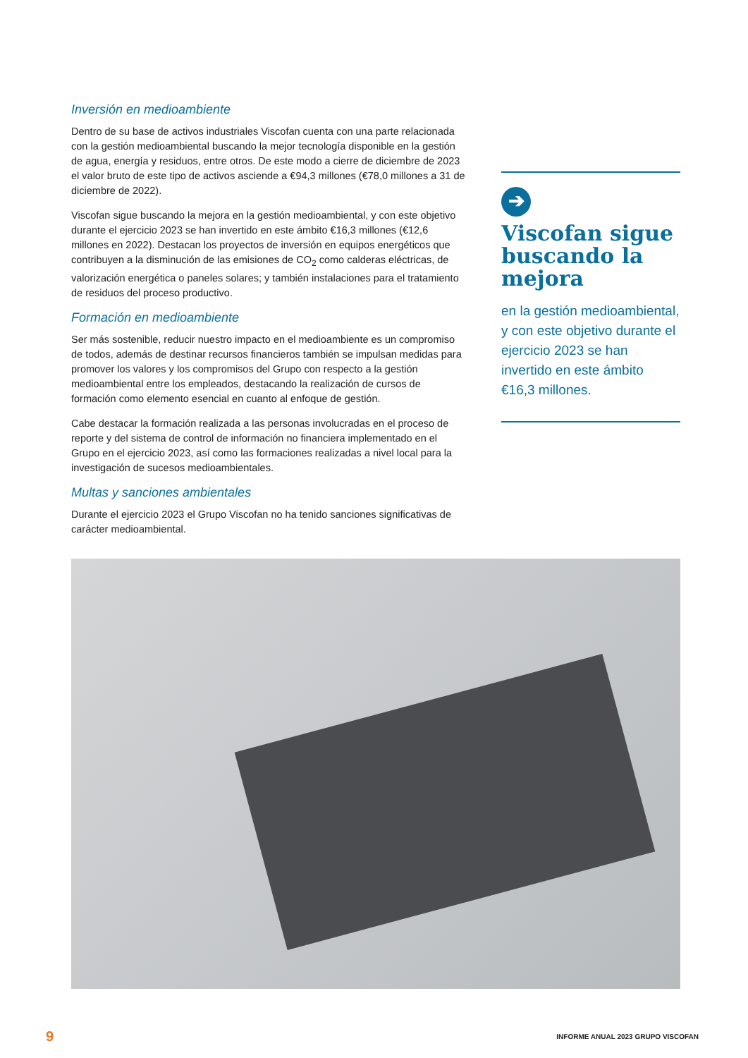Inversión en medioambiente
Dentro de su base de activos industriales Viscofan cuenta con una parte relacionada con la gestión medioambiental buscando la mejor tecnología disponible en la gestión de agua, energía y residuos, entre otros. De este modo a cierre de diciembre de 2023 el valor bruto de este tipo de activos asciende a €94,3 millones (€78,0 millones a 31 de diciembre de 2022).
Viscofan sigue buscando la mejora en la gestión medioambiental, y con este objetivo durante el ejercicio 2023 se han invertido en este ámbito €16,3 millones (€12,6 millones en 2022). Destacan los proyectos de inversión en equipos energéticos que contribuyen a la disminución de las emisiones de CO<sub>2</sub> como calderas eléctricas, de valorización energética o paneles solares; y también instalaciones para el tratamiento de residuos del proceso productivo.
Formación en medioambiente
Ser más sostenible, reducir nuestro impacto en el medioambiente es un compromiso de todos, además de destinar recursos financieros también se impulsan medidas para promover los valores y los compromisos del Grupo con respecto a la gestión medioambiental entre los empleados, destacando la realización de cursos de formación como elemento esencial en cuanto al enfoque de gestión.
Cabe destacar la formación realizada a las personas involucradas en el proceso de reporte y del sistema de control de información no financiera implementado en el Grupo en el ejercicio 2023, así como las formaciones realizadas a nivel local para la investigación de sucesos medioambientales.
Multas y sanciones ambientales
Durante el ejercicio 2023 el Grupo Viscofan no ha tenido sanciones significativas de carácter medioambiental.
➔
Viscofan sigue buscando la mejora
en la gestión medioambiental, y con este objetivo durante el ejercicio 2023 se han invertido en este ámbito €16,3 millones.
9 INFORME ANUAL 2023 GRUPO VISCOFAN